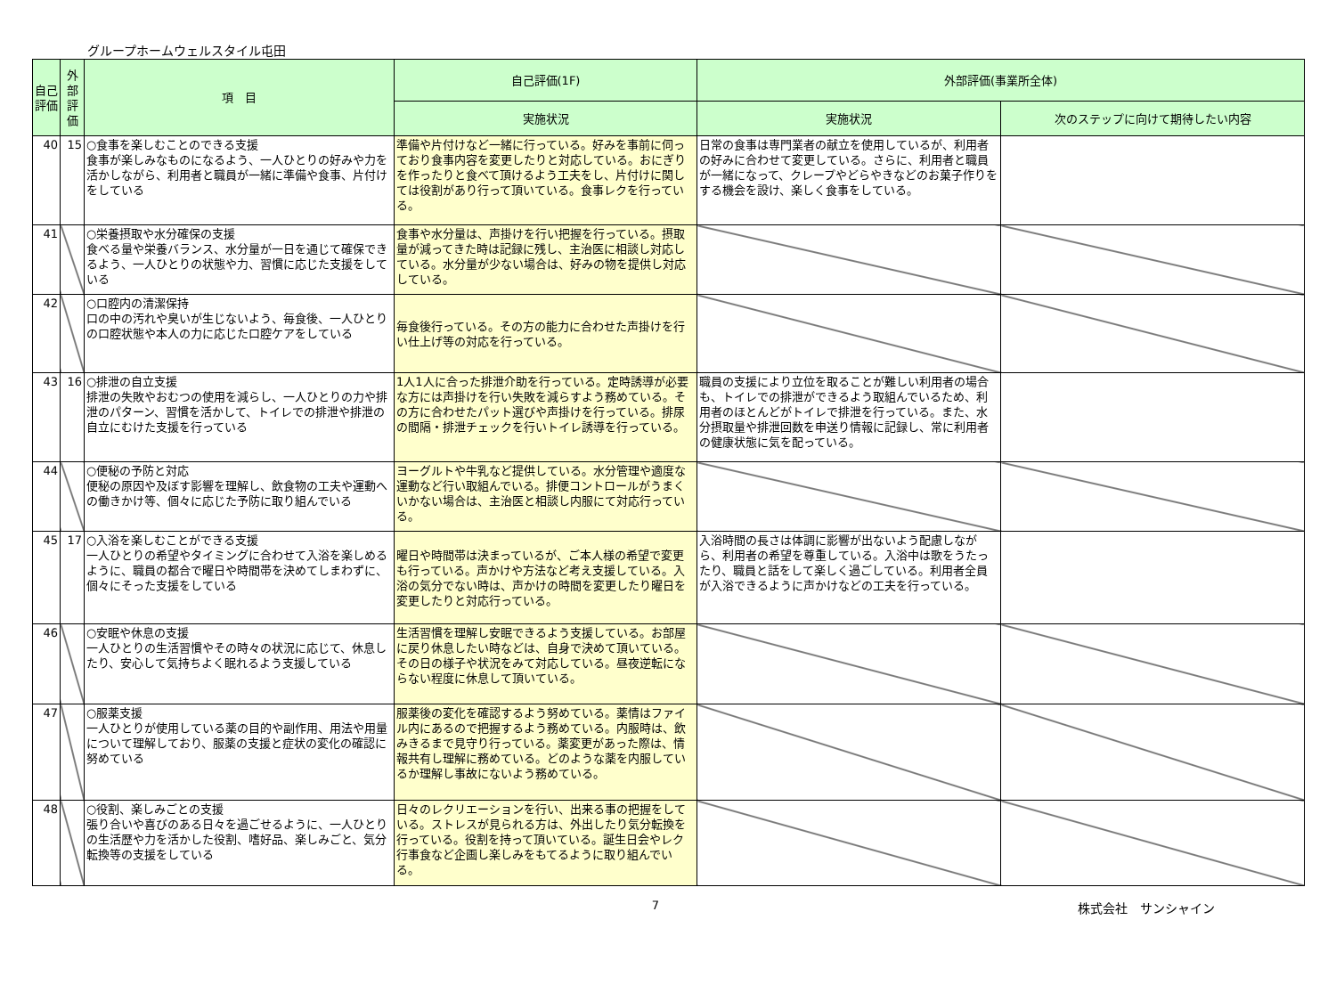グループホームウェルスタイル屯田
| 自己評価 | 外部評価 | 項 目 | 自己評価(1F) | 外部評価(事業所全体) | |
| --- | --- | --- | --- | --- | --- |
| | | | 実施状況 | 実施状況 | 次のステップに向けて期待したい内容 |
| 40 | 15 | ○食事を楽しむことのできる支援 食事が楽しみなものになるよう、一人ひとりの好みや力を活かしながら、利用者と職員が一緒に準備や食事、片付けをしている | 準備や片付けなど一緒に行っている。好みを事前に伺っており食事内容を変更したりと対応している。おにぎりを作ったりと食べて頂けるよう工夫をし、片付けに関しては役割があり行って頂いている。食事レクを行っている。 | 日常の食事は専門業者の献立を使用しているが、利用者の好みに合わせて変更している。さらに、利用者と職員が一緒になって、クレープやどらやきなどのお菓子作りをする機会を設け、楽しく食事をしている。 | |
| 41 | | ○栄養摂取や水分確保の支援 食べる量や栄養バランス、水分量が一日を通じて確保できるよう、一人ひとりの状態や力、習慣に応じた支援をしている | 食事や水分量は、声掛けを行い把握を行っている。摂取量が減ってきた時は記録に残し、主治医に相談し対応している。水分量が少ない場合は、好みの物を提供し対応している。 | | |
| 42 | | ○口腔内の清潔保持 口の中の汚れや臭いが生じないよう、毎食後、一人ひとりの口腔状態や本人の力に応じた口腔ケアをしている | 毎食後行っている。その方の能力に合わせた声掛けを行い仕上げ等の対応を行っている。 | | |
| 43 | 16 | ○排泄の自立支援 排泄の失敗やおむつの使用を減らし、一人ひとりの力や排泄のパターン、習慣を活かして、トイレでの排泄や排泄の自立にむけた支援を行っている | 1人1人に合った排泄介助を行っている。定時誘導が必要な方には声掛けを行い失敗を減らすよう務めている。その方に合わせたパット選びや声掛けを行っている。排尿の間隔・排泄チェックを行いトイレ誘導を行っている。 | 職員の支援により立位を取ることが難しい利用者の場合も、トイレでの排泄ができるよう取組んでいるため、利用者のほとんどがトイレで排泄を行っている。また、水分摂取量や排泄回数を申送り情報に記録し、常に利用者の健康状態に気を配っている。 | |
| 44 | | ○便秘の予防と対応 便秘の原因や及ぼす影響を理解し、飲食物の工夫や運動への働きかけ等、個々に応じた予防に取り組んでいる | ヨーグルトや牛乳など提供している。水分管理や適度な運動など行い取組んでいる。排便コントロールがうまくいかない場合は、主治医と相談し内服にて対応行っている。 | | |
| 45 | 17 | ○入浴を楽しむことができる支援 一人ひとりの希望やタイミングに合わせて入浴を楽しめるように、職員の都合で曜日や時間帯を決めてしまわずに、個々にそった支援をしている | 曜日や時間帯は決まっているが、ご本人様の希望で変更も行っている。声かけや方法など考え支援している。入浴の気分でない時は、声かけの時間を変更したり曜日を変更したりと対応行っている。 | 入浴時間の長さは体調に影響が出ないよう配慮しながら、利用者の希望を尊重している。入浴中は歌をうたったり、職員と話をして楽しく過ごしている。利用者全員が入浴できるように声かけなどの工夫を行っている。 | |
| 46 | | ○安眠や休息の支援 一人ひとりの生活習慣やその時々の状況に応じて、休息したり、安心して気持ちよく眠れるよう支援している | 生活習慣を理解し安眠できるよう支援している。お部屋に戻り休息したい時などは、自身で決めて頂いている。その日の様子や状況をみて対応している。昼夜逆転にならない程度に休息して頂いている。 | | |
| 47 | | ○服薬支援 一人ひとりが使用している薬の目的や副作用、用法や用量について理解しており、服薬の支援と症状の変化の確認に努めている | 服薬後の変化を確認するよう努めている。薬情はファイル内にあるので把握するよう務めている。内服時は、飲みきるまで見守り行っている。薬変更があった際は、情報共有し理解に務めている。どのような薬を内服しているか理解し事故にないよう務めている。 | | |
| 48 | | ○役割、楽しみごとの支援 張り合いや喜びのある日々を過ごせるように、一人ひとりの生活歴や力を活かした役割、嗜好品、楽しみごと、気分転換等の支援をしている | 日々のレクリエーションを行い、出来る事の把握をしている。ストレスが見られる方は、外出したり気分転換を行っている。役割を持って頂いている。誕生日会やレク行事食など企画し楽しみをもてるように取り組んでいる。 | | |
7 株式会社　サンシャイン